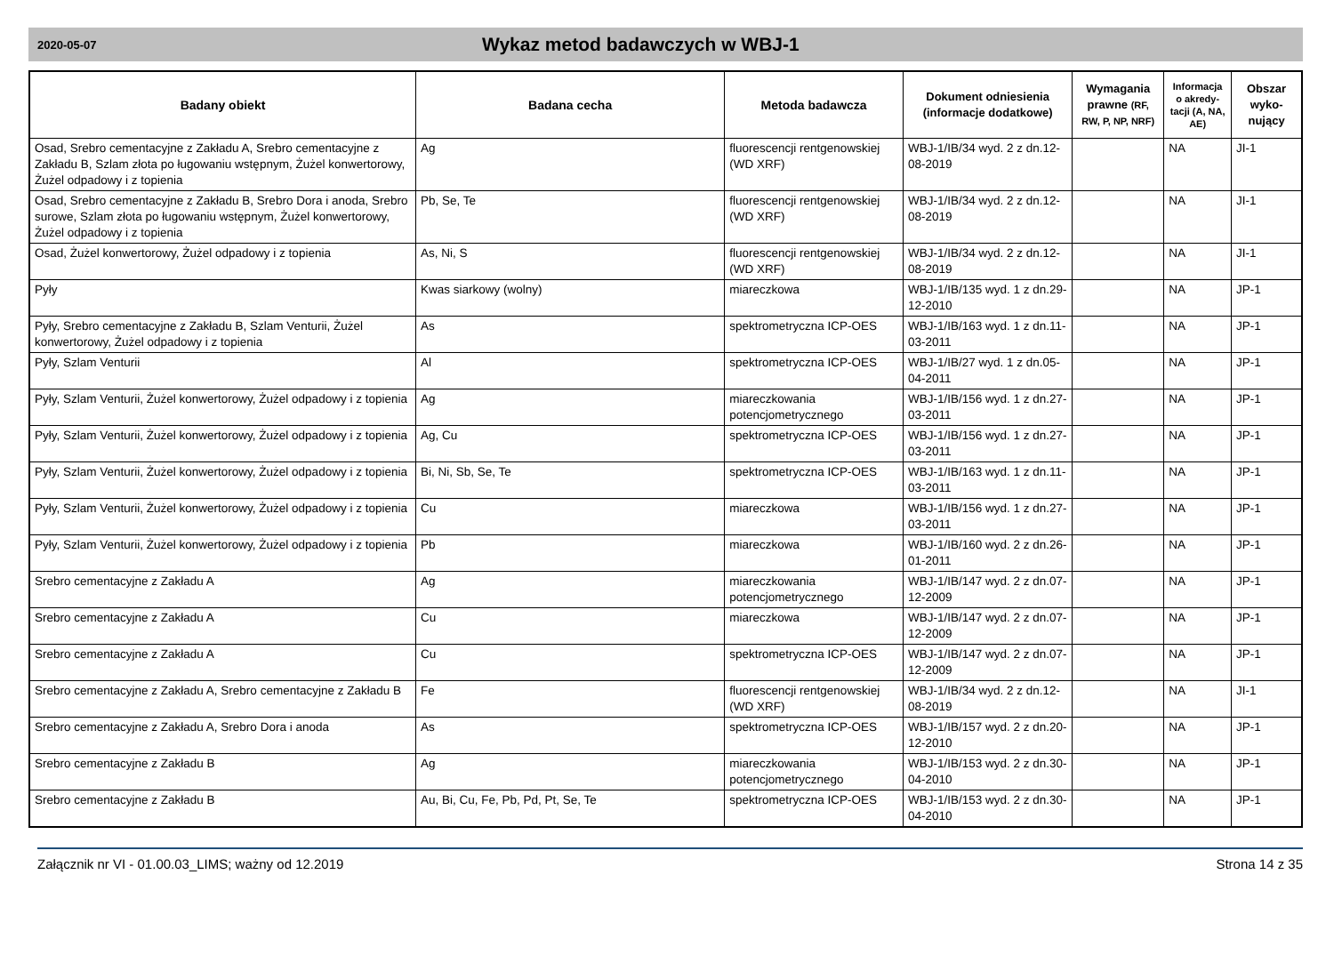2020-05-07
Wykaz metod badawczych w WBJ-1
| Badany obiekt | Badana cecha | Metoda badawcza | Dokument odniesienia (informacje dodatkowe) | Wymagania prawne (RF, RW, P, NP, NRF) | Informacja o akredy-tacji (A, NA, AE) | Obszar wyko-nujący |
| --- | --- | --- | --- | --- | --- | --- |
| Osad, Srebro cementacyjne z Zakładu A, Srebro cementacyjne z Zakładu B, Szlam złota po ługowaniu wstępnym, Żużel konwertorowy, Żużel odpadowy i z topienia | Ag | fluorescencji rentgenowskiej (WD XRF) | WBJ-1/IB/34 wyd. 2 z dn.12-08-2019 | | NA | JI-1 |
| Osad, Srebro cementacyjne z Zakładu B, Srebro Dora i anoda, Srebro surowe, Szlam złota po ługowaniu wstępnym, Żużel konwertorowy, Żużel odpadowy i z topienia | Pb, Se, Te | fluorescencji rentgenowskiej (WD XRF) | WBJ-1/IB/34 wyd. 2 z dn.12-08-2019 | | NA | JI-1 |
| Osad, Żużel konwertorowy, Żużel odpadowy i z topienia | As, Ni, S | fluorescencji rentgenowskiej (WD XRF) | WBJ-1/IB/34 wyd. 2 z dn.12-08-2019 | | NA | JI-1 |
| Pyły | Kwas siarkowy (wolny) | miareczkowa | WBJ-1/IB/135 wyd. 1 z dn.29-12-2010 | | NA | JP-1 |
| Pyły, Srebro cementacyjne z Zakładu B, Szlam Venturii, Żużel konwertorowy, Żużel odpadowy i z topienia | As | spektrometryczna ICP-OES | WBJ-1/IB/163 wyd. 1 z dn.11-03-2011 | | NA | JP-1 |
| Pyły, Szlam Venturii | Al | spektrometryczna ICP-OES | WBJ-1/IB/27 wyd. 1 z dn.05-04-2011 | | NA | JP-1 |
| Pyły, Szlam Venturii, Żużel konwertorowy, Żużel odpadowy i z topienia | Ag | miareczkowania potencjometrycznego | WBJ-1/IB/156 wyd. 1 z dn.27-03-2011 | | NA | JP-1 |
| Pyły, Szlam Venturii, Żużel konwertorowy, Żużel odpadowy i z topienia | Ag, Cu | spektrometryczna ICP-OES | WBJ-1/IB/156 wyd. 1 z dn.27-03-2011 | | NA | JP-1 |
| Pyły, Szlam Venturii, Żużel konwertorowy, Żużel odpadowy i z topienia | Bi, Ni, Sb, Se, Te | spektrometryczna ICP-OES | WBJ-1/IB/163 wyd. 1 z dn.11-03-2011 | | NA | JP-1 |
| Pyły, Szlam Venturii, Żużel konwertorowy, Żużel odpadowy i z topienia | Cu | miareczkowa | WBJ-1/IB/156 wyd. 1 z dn.27-03-2011 | | NA | JP-1 |
| Pyły, Szlam Venturii, Żużel konwertorowy, Żużel odpadowy i z topienia | Pb | miareczkowa | WBJ-1/IB/160 wyd. 2 z dn.26-01-2011 | | NA | JP-1 |
| Srebro cementacyjne z Zakładu A | Ag | miareczkowania potencjometrycznego | WBJ-1/IB/147 wyd. 2 z dn.07-12-2009 | | NA | JP-1 |
| Srebro cementacyjne z Zakładu A | Cu | miareczkowa | WBJ-1/IB/147 wyd. 2 z dn.07-12-2009 | | NA | JP-1 |
| Srebro cementacyjne z Zakładu A | Cu | spektrometryczna ICP-OES | WBJ-1/IB/147 wyd. 2 z dn.07-12-2009 | | NA | JP-1 |
| Srebro cementacyjne z Zakładu A, Srebro cementacyjne z Zakładu B | Fe | fluorescencji rentgenowskiej (WD XRF) | WBJ-1/IB/34 wyd. 2 z dn.12-08-2019 | | NA | JI-1 |
| Srebro cementacyjne z Zakładu A, Srebro Dora i anoda | As | spektrometryczna ICP-OES | WBJ-1/IB/157 wyd. 2 z dn.20-12-2010 | | NA | JP-1 |
| Srebro cementacyjne z Zakładu B | Ag | miareczkowania potencjometrycznego | WBJ-1/IB/153 wyd. 2 z dn.30-04-2010 | | NA | JP-1 |
| Srebro cementacyjne z Zakładu B | Au, Bi, Cu, Fe, Pb, Pd, Pt, Se, Te | spektrometryczna ICP-OES | WBJ-1/IB/153 wyd. 2 z dn.30-04-2010 | | NA | JP-1 |
Załącznik nr VI - 01.00.03_LIMS; ważny od 12.2019 Strona 14 z 35